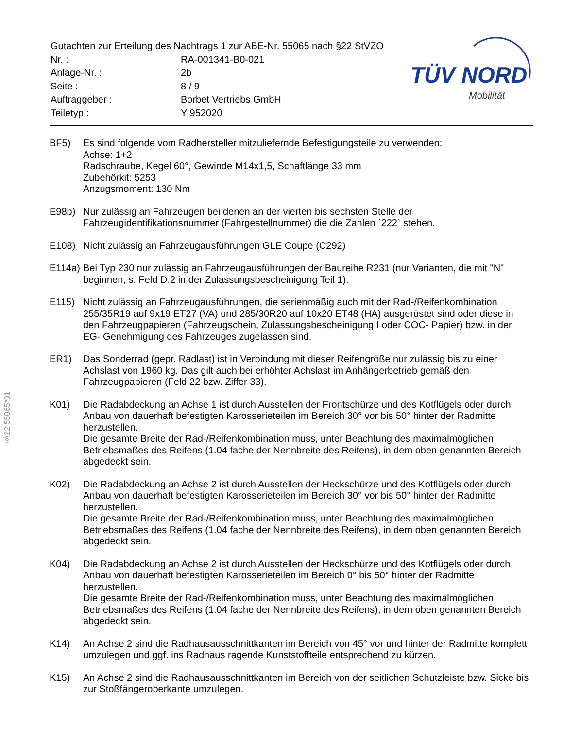| Gutachten zur Erteilung des Nachtrags 1 zur ABE-Nr. 55065 nach §22 StVZO | |
| Nr. : | RA-001341-B0-021 |
| Anlage-Nr. : | 2b |
| Seite : | 8 / 9 |
| Auftraggeber : | Borbet Vertriebs GmbH |
| Teiletyp : | Y 952020 |
TÜV NORD
Mobilität
§22 55065*01
BF5) Es sind folgende vom Radhersteller mitzuliefernde Befestigungsteile zu verwenden:
Achse: 1+2
Radschraube, Kegel 60°, Gewinde M14x1,5, Schaftlänge 33 mm
Zubehörkit: 5253
Anzugsmoment: 130 Nm
E98b) Nur zulässig an Fahrzeugen bei denen an der vierten bis sechsten Stelle der Fahrzeugidentifikationsnummer (Fahrgestellnummer) die die Zahlen `222` stehen.
E108) Nicht zulässig an Fahrzeugausführungen GLE Coupe (C292)
E114a) Bei Typ 230 nur zulässig an Fahrzeugausführungen der Baureihe R231 (nur Varianten, die mit "N" beginnen, s. Feld D.2 in der Zulassungsbescheinigung Teil 1).
E115) Nicht zulässig an Fahrzeugausführungen, die serienmäßig auch mit der Rad-/Reifenkombination 255/35R19 auf 9x19 ET27 (VA) und 285/30R20 auf 10x20 ET48 (HA) ausgerüstet sind oder diese in den Fahrzeugpapieren (Fahrzeugschein, Zulassungsbescheinigung I oder COC- Papier) bzw. in der EG- Genehmigung des Fahrzeuges zugelassen sind.
ER1) Das Sonderrad (gepr. Radlast) ist in Verbindung mit dieser Reifengröße nur zulässig bis zu einer Achslast von 1960 kg. Das gilt auch bei erhöhter Achslast im Anhängerbetrieb gemäß den Fahrzeugpapieren (Feld 22 bzw. Ziffer 33).
K01) Die Radabdeckung an Achse 1 ist durch Ausstellen der Frontschürze und des Kotflügels oder durch Anbau von dauerhaft befestigten Karosserieteilen im Bereich 30° vor bis 50° hinter der Radmitte herzustellen.
Die gesamte Breite der Rad-/Reifenkombination muss, unter Beachtung des maximalmöglichen Betriebsmaßes des Reifens (1.04 fache der Nennbreite des Reifens), in dem oben genannten Bereich abgedeckt sein.
K02) Die Radabdeckung an Achse 2 ist durch Ausstellen der Heckschürze und des Kotflügels oder durch Anbau von dauerhaft befestigten Karosserieteilen im Bereich 30° vor bis 50° hinter der Radmitte herzustellen.
Die gesamte Breite der Rad-/Reifenkombination muss, unter Beachtung des maximalmöglichen Betriebsmaßes des Reifens (1.04 fache der Nennbreite des Reifens), in dem oben genannten Bereich abgedeckt sein.
K04) Die Radabdeckung an Achse 2 ist durch Ausstellen der Heckschürze und des Kotflügels oder durch Anbau von dauerhaft befestigten Karosserieteilen im Bereich 0° bis 50° hinter der Radmitte herzustellen.
Die gesamte Breite der Rad-/Reifenkombination muss, unter Beachtung des maximalmöglichen Betriebsmaßes des Reifens (1.04 fache der Nennbreite des Reifens), in dem oben genannten Bereich abgedeckt sein.
K14) An Achse 2 sind die Radhausausschnittkanten im Bereich von 45° vor und hinter der Radmitte komplett umzulegen und ggf. ins Radhaus ragende Kunststoffteile entsprechend zu kürzen.
K15) An Achse 2 sind die Radhausausschnittkanten im Bereich von der seitlichen Schutzleiste bzw. Sicke bis zur Stoßfängeroberkante umzulegen.